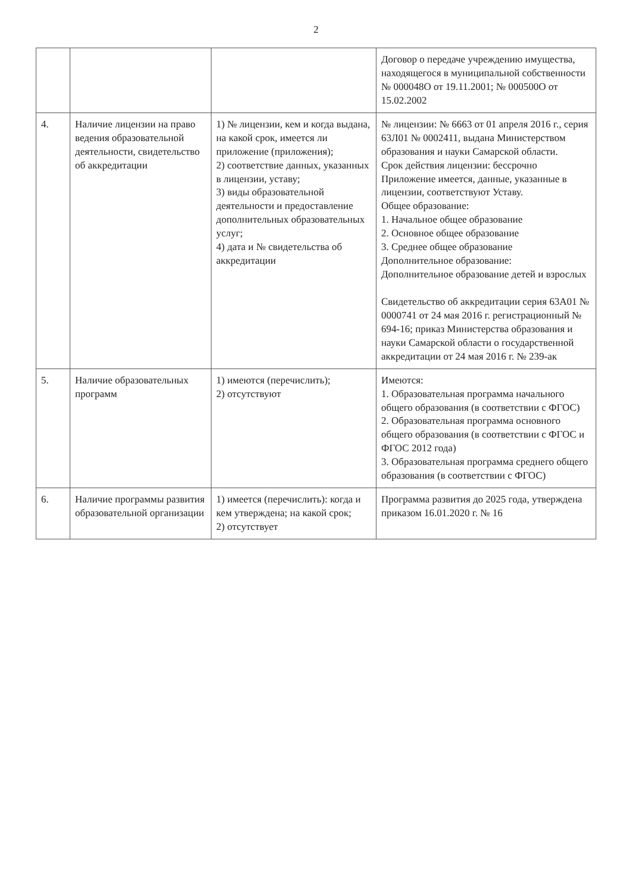2
| | | | Договор о передаче учреждению имущества, находящегося в муниципальной собственности № 000048О от 19.11.2001; № 000500О от 15.02.2002 |
| 4. | Наличие лицензии на право ведения образовательной деятельности, свидетельство об аккредитации | 1) № лицензии, кем и когда выдана, на какой срок, имеется ли приложение (приложения); 2) соответствие данных, указанных в лицензии, уставу; 3) виды образовательной деятельности и предоставление дополнительных образовательных услуг; 4) дата и № свидетельства об аккредитации | № лицензии: № 6663 от 01 апреля 2016 г., серия 63Л01 № 0002411, выдана Министерством образования и науки Самарской области. Срок действия лицензии: бессрочно Приложение имеется, данные, указанные в лицензии, соответствуют Уставу. Общее образование: 1. Начальное общее образование 2. Основное общее образование 3. Среднее общее образование Дополнительное образование: Дополнительное образование детей и взрослых Свидетельство об аккредитации серия 63А01 № 0000741 от 24 мая 2016 г. регистрационный № 694-16; приказ Министерства образования и науки Самарской области о государственной аккредитации от 24 мая 2016 г. № 239-ак |
| 5. | Наличие образовательных программ | 1) имеются (перечислить); 2) отсутствуют | Имеются: 1. Образовательная программа начального общего образования (в соответствии с ФГОС) 2. Образовательная программа основного общего образования (в соответствии с ФГОС и ФГОС 2012 года) 3. Образовательная программа среднего общего образования (в соответствии с ФГОС) |
| 6. | Наличие программы развития образовательной организации | 1) имеется (перечислить): когда и кем утверждена; на какой срок; 2) отсутствует | Программа развития до 2025 года, утверждена приказом 16.01.2020 г. № 16 |